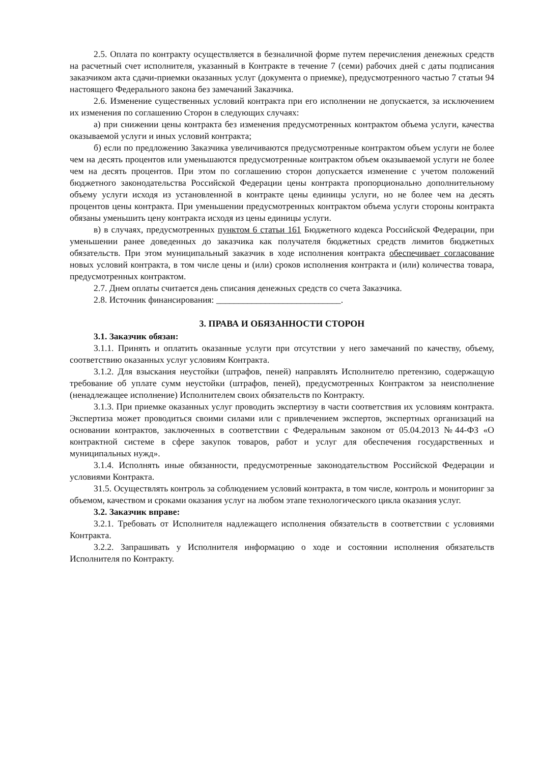2.5. Оплата по контракту осуществляется в безналичной форме путем перечисления денежных средств на расчетный счет исполнителя, указанный в Контракте в течение 7 (семи) рабочих дней с даты подписания заказчиком акта сдачи-приемки оказанных услуг (документа о приемке), предусмотренного частью 7 статьи 94 настоящего Федерального закона без замечаний Заказчика.
2.6. Изменение существенных условий контракта при его исполнении не допускается, за исключением их изменения по соглашению Сторон в следующих случаях:
а) при снижении цены контракта без изменения предусмотренных контрактом объема услуги, качества оказываемой услуги и иных условий контракта;
б) если по предложению Заказчика увеличиваются предусмотренные контрактом объем услуги не более чем на десять процентов или уменьшаются предусмотренные контрактом объем оказываемой услуги не более чем на десять процентов. При этом по соглашению сторон допускается изменение с учетом положений бюджетного законодательства Российской Федерации цены контракта пропорционально дополнительному объему услуги исходя из установленной в контракте цены единицы услуги, но не более чем на десять процентов цены контракта. При уменьшении предусмотренных контрактом объема услуги стороны контракта обязаны уменьшить цену контракта исходя из цены единицы услуги.
в) в случаях, предусмотренных пунктом 6 статьи 161 Бюджетного кодекса Российской Федерации, при уменьшении ранее доведенных до заказчика как получателя бюджетных средств лимитов бюджетных обязательств. При этом муниципальный заказчик в ходе исполнения контракта обеспечивает согласование новых условий контракта, в том числе цены и (или) сроков исполнения контракта и (или) количества товара, предусмотренных контрактом.
2.7. Днем оплаты считается день списания денежных средств со счета Заказчика.
2.8. Источник финансирования: ____________________________.
3. ПРАВА И ОБЯЗАННОСТИ СТОРОН
3.1. Заказчик обязан:
3.1.1. Принять и оплатить оказанные услуги при отсутствии у него замечаний по качеству, объему, соответствию оказанных услуг условиям Контракта.
3.1.2. Для взыскания неустойки (штрафов, пеней) направлять Исполнителю претензию, содержащую требование об уплате сумм неустойки (штрафов, пеней), предусмотренных Контрактом за неисполнение (ненадлежащее исполнение) Исполнителем своих обязательств по Контракту.
3.1.3. При приемке оказанных услуг проводить экспертизу в части соответствия их условиям контракта. Экспертиза может проводиться своими силами или с привлечением экспертов, экспертных организаций на основании контрактов, заключенных в соответствии с Федеральным законом от 05.04.2013 №44-ФЗ «О контрактной системе в сфере закупок товаров, работ и услуг для обеспечения государственных и муниципальных нужд».
3.1.4. Исполнять иные обязанности, предусмотренные законодательством Российской Федерации и условиями Контракта.
31.5. Осуществлять контроль за соблюдением условий контракта, в том числе, контроль и мониторинг за объемом, качеством и сроками оказания услуг на любом этапе технологического цикла оказания услуг.
3.2. Заказчик вправе:
3.2.1. Требовать от Исполнителя надлежащего исполнения обязательств в соответствии с условиями Контракта.
3.2.2. Запрашивать у Исполнителя информацию о ходе и состоянии исполнения обязательств Исполнителя по Контракту.